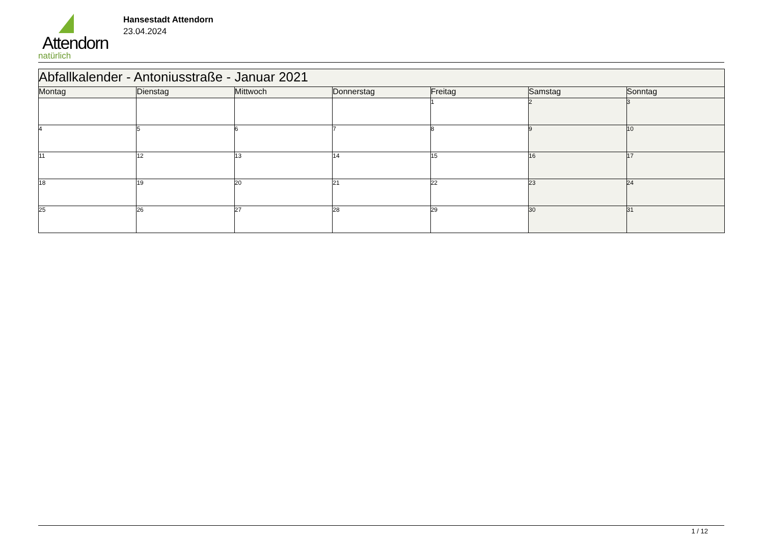Attendorn
natürlich
Hansestadt Attendorn
23.04.2024
| Abfallkalender - Antoniusstraße - Januar 2021 | | | | | | |
| Montag | Dienstag | Mittwoch | Donnerstag | Freitag | Samstag | Sonntag |
| | | | | 1 | 2 | 3 |
| 4 | 5 | 6 | 7 | 8 | 9 | 10 |
| 11 | 12 | 13 | 14 | 15 | 16 | 17 |
| 18 | 19 | 20 | 21 | 22 | 23 | 24 |
| 25 | 26 | 27 | 28 | 29 | 30 | 31 |
1 / 12